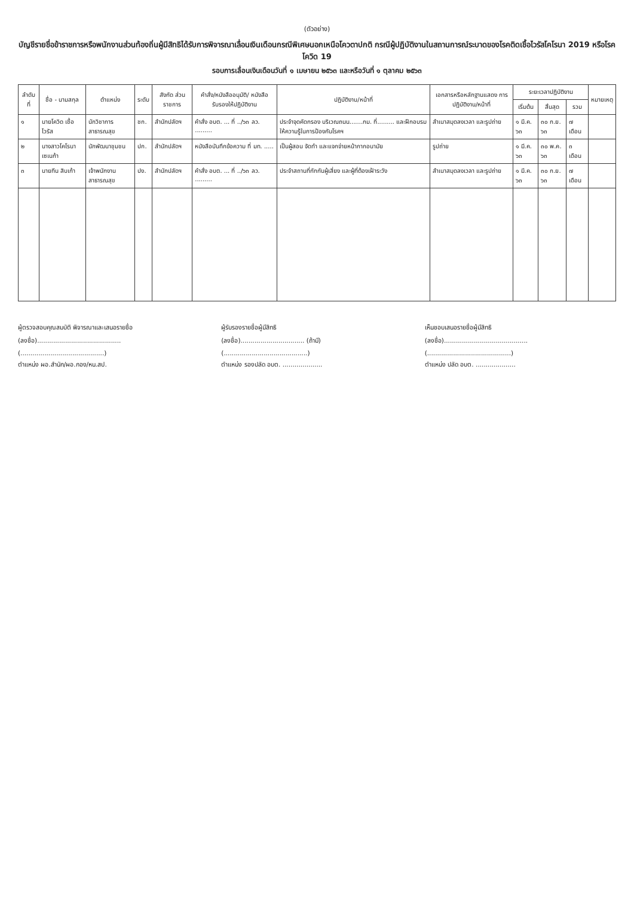(ตัวอย่าง)
บัญชีรายชื่อข้าราชการหรือพนักงานส่วนท้องถิ่นผู้มีสิทธิได้รับการพิจารณาเลื่อนเงินเดือนกรณีพิเศษนอกเหนือโควตาปกติ กรณีผู้ปฏิบัติงานในสถานการณ์ระบาดของโรคติดเชื้อไวรัสโคโรนา 2019 หรือโรคโควิด 19
รอบการเลื่อนเงินเดือนวันที่ ๑ เมษายน ๒๕๖๓ และหรือวันที่ ๑ ตุลาคม ๒๕๖๓
| ลำดับที่ | ชื่อ - นามสกุล | ตำแหน่ง | ระดับ | สังกัด ส่วนราชการ | คำสั่ง/หนังสืออนุมัติ/ หนังสือรับรองให้ปฏิบัติงาน | ปฏิบัติงาน/หน้าที่ | เอกสารหรือหลักฐานแสดง การปฏิบัติงาน/หน้าที่ | ระยะเวลาปฏิบัติงาน | | | หมายเหตุ |
| --- | --- | --- | --- | --- | --- | --- | --- | --- | --- | --- | --- |
| | | | | | | | | เริ่มต้น | สิ้นสุด | รวม | |
| ๑ | นายโควิด เชื้อไวรัส | นักวิชาการสาธารณสุข | ชก. | สำนักปลัดฯ | คำสั่ง อบต. ... ที่ ../๖๓ ลว. ......... | ประจำจุดคัดกรอง บริเวณถนน.......กม. ที่......... และฝึกอบรมให้ความรู้ในการป้องกันโรคฯ | สำเนาสมุดลงเวลา และรูปถ่าย | ๑ มี.ค. ๖๓ | ๓๐ ก.ย. ๖๓ | ๗ เดือน | |
| ๒ | นางสาวโคโรนา เซเนก้า | นักพัฒนาชุมชน | ปก. | สำนักปลัดฯ | หนังสือบันทึกข้อความ ที่ มท. ..... | เป็นผู้สอน จัดทำ และแจกจ่ายหน้ากากอนามัย | รูปถ่าย | ๑ มี.ค. ๖๓ | ๓๐ พ.ค. ๖๓ | ๓ เดือน | |
| ๓ | นายทีน สิบเก้า | เจ้าพนักงานสาธารณสุข | ปง. | สำนักปลัดฯ | คำสั่ง อบต. ... ที่ ../๖๓ ลว. ......... | ประจำสถานที่กักกันผู้เสี่ยง และผู้ที่ต้องเฝ้าระวัง | สำเนาสมุดลงเวลา และรูปถ่าย | ๑ มี.ค. ๖๓ | ๓๐ ก.ย. ๖๓ | ๗ เดือน | |
ผู้ตรวจสอบคุณสมบัติ พิจารณาและเสนอรายชื่อ
(ลงชื่อ)..........................................
(..........................................)
ตำแหน่ง ผอ.สำนัก/ผอ.กอง/หน.สป.
ผู้รับรองรายชื่อผู้มีสิทธิ
(ลงชื่อ)................................ (ถ้ามี)
(..........................................)
ตำแหน่ง รองปลัด อบต. ....................
เห็นชอบเสนอรายชื่อผู้มีสิทธิ
(ลงชื่อ)..........................................
(..........................................)
ตำแหน่ง ปลัด อบต. ....................